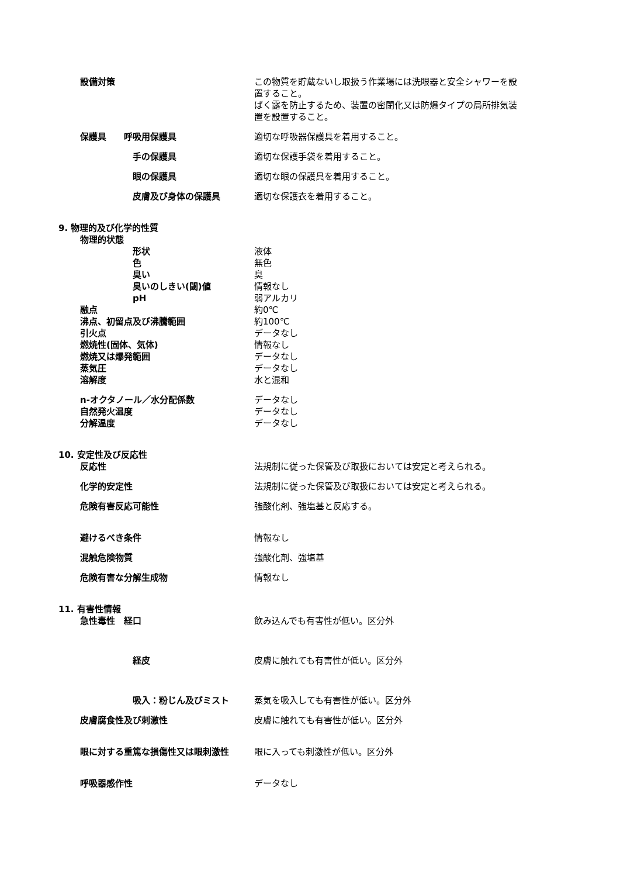設備対策 この物質を貯蔵ないし取扱う作業場には洗眼器と安全シャワーを設置すること。
ばく露を防止するため、装置の密閉化又は防爆タイプの局所排気装置を設置すること。
保護具　　呼吸用保護具 適切な呼吸器保護具を着用すること。
手の保護具 適切な保護手袋を着用すること。
眼の保護具 適切な眼の保護具を着用すること。
皮膚及び身体の保護具 適切な保護衣を着用すること。
9. 物理的及び化学的性質
物理的状態
形状 液体
色 無色
臭い 臭
臭いのしきい(閾)値 情報なし
pH 弱アルカリ
融点 約0℃
沸点、初留点及び沸騰範囲 約100℃
引火点 データなし
燃焼性(固体、気体) 情報なし
燃焼又は爆発範囲 データなし
蒸気圧 データなし
溶解度 水と混和
n-オクタノール／水分配係数 データなし
自然発火温度 データなし
分解温度 データなし
10. 安定性及び反応性
反応性 法規制に従った保管及び取扱においては安定と考えられる。
化学的安定性 法規制に従った保管及び取扱においては安定と考えられる。
危険有害反応可能性 強酸化剤、強塩基と反応する。
避けるべき条件 情報なし
混触危険物質 強酸化剤、強塩基
危険有害な分解生成物 情報なし
11. 有害性情報
急性毒性　経口 飲み込んでも有害性が低い。区分外
経皮 皮膚に触れても有害性が低い。区分外
吸入：粉じん及びミスト 蒸気を吸入しても有害性が低い。区分外
皮膚腐食性及び刺激性 皮膚に触れても有害性が低い。区分外
眼に対する重篤な損傷性又は眼刺激性 眼に入っても刺激性が低い。区分外
呼吸器感作性 データなし